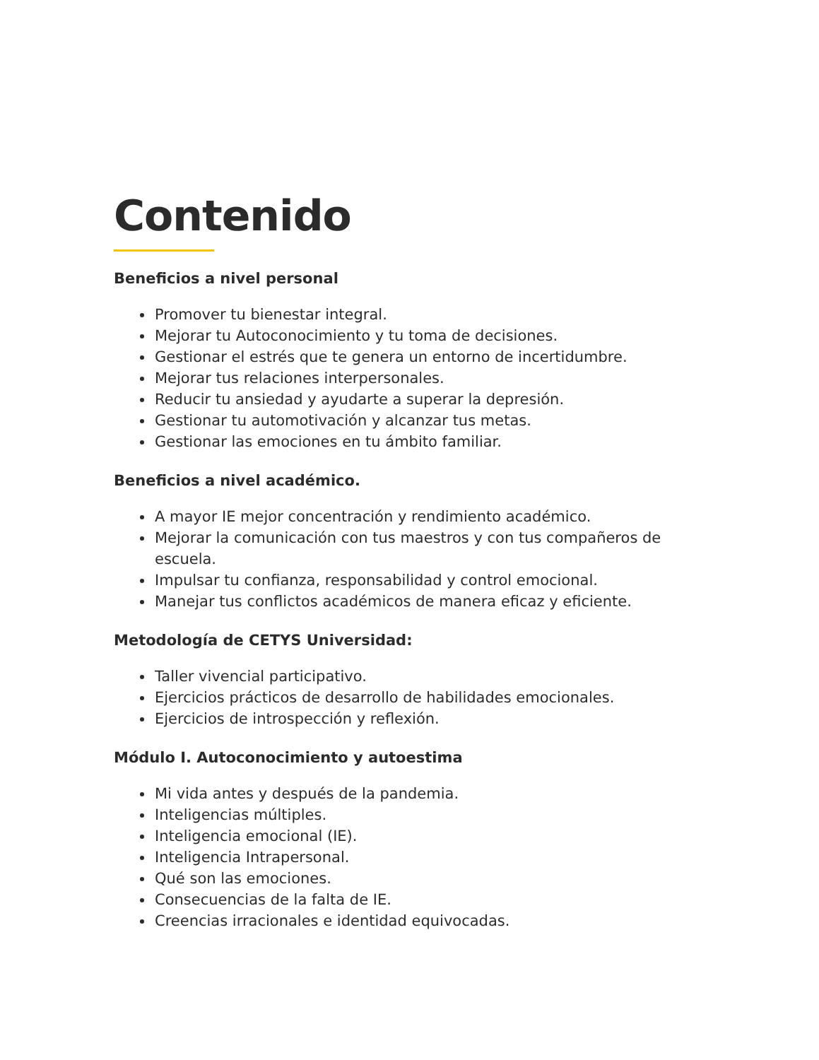Contenido
Beneficios a nivel personal
Promover tu bienestar integral.
Mejorar tu Autoconocimiento y tu toma de decisiones.
Gestionar el estrés que te genera un entorno de incertidumbre.
Mejorar tus relaciones interpersonales.
Reducir tu ansiedad y ayudarte a superar la depresión.
Gestionar tu automotivación y alcanzar tus metas.
Gestionar las emociones en tu ámbito familiar.
Beneficios a nivel académico.
A mayor IE mejor concentración y rendimiento académico.
Mejorar la comunicación con tus maestros y con tus compañeros de escuela.
Impulsar tu confianza, responsabilidad y control emocional.
Manejar tus conflictos académicos de manera eficaz y eficiente.
Metodología de CETYS Universidad:
Taller vivencial participativo.
Ejercicios prácticos de desarrollo de habilidades emocionales.
Ejercicios de introspección y reflexión.
Módulo I. Autoconocimiento y autoestima
Mi vida antes y después de la pandemia.
Inteligencias múltiples.
Inteligencia emocional (IE).
Inteligencia Intrapersonal.
Qué son las emociones.
Consecuencias de la falta de IE.
Creencias irracionales e identidad equivocadas.